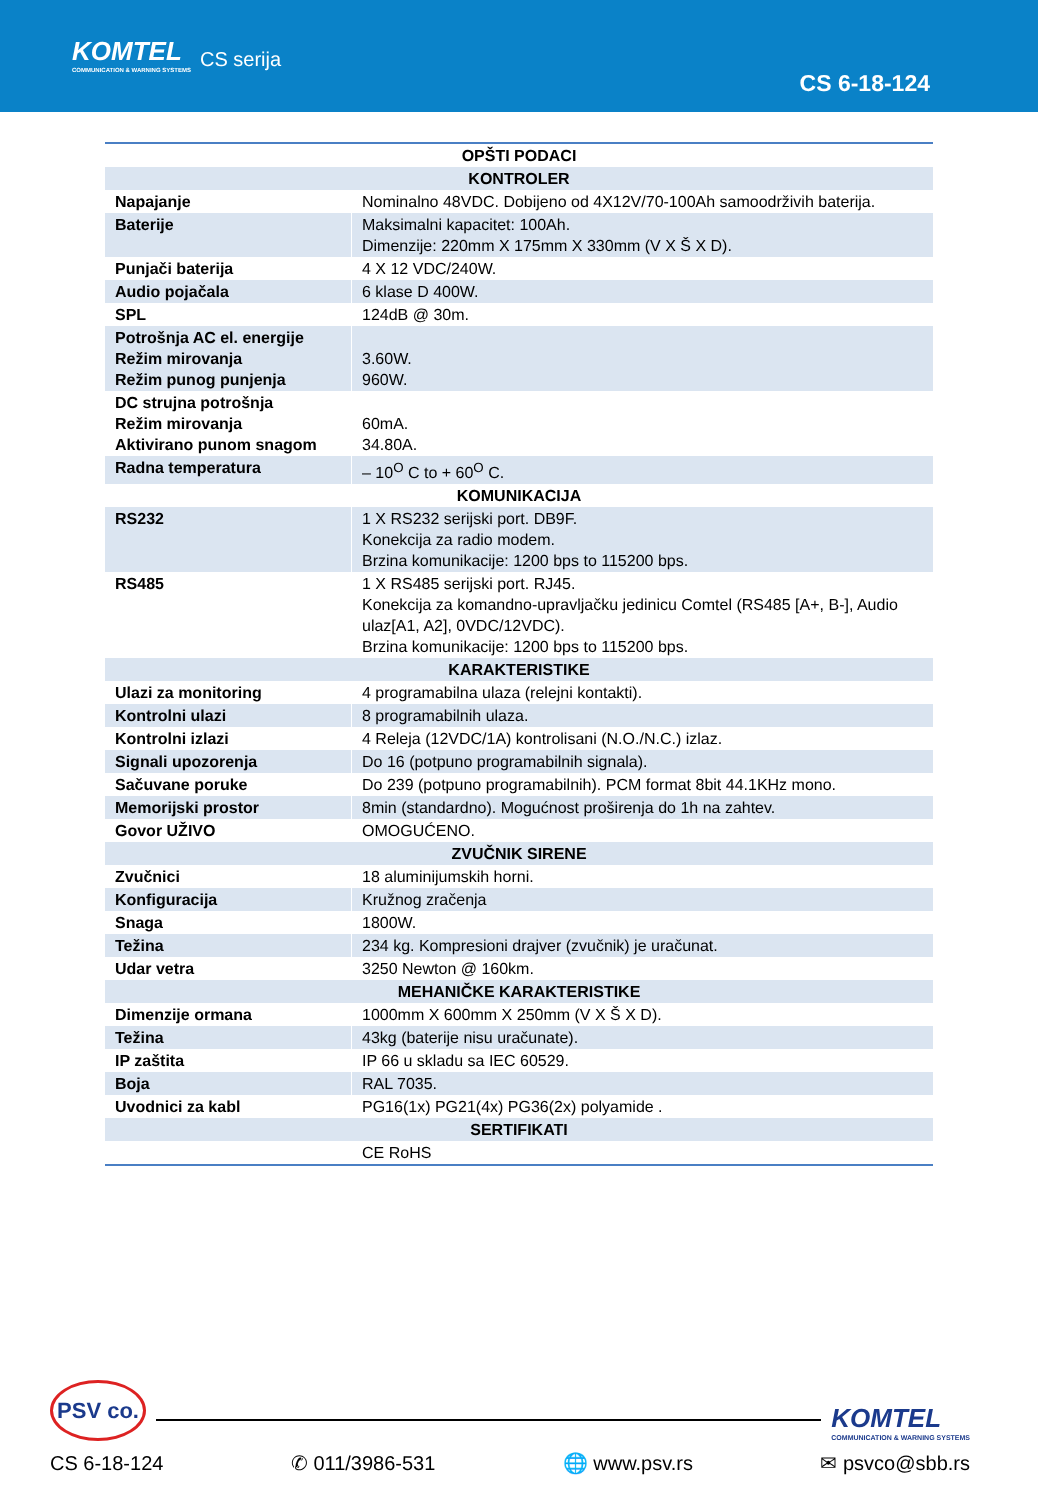KOMTEL
COMMUNICATION & WARNING SYSTEMS
CS serija
CS 6-18-124
| OPŠTI PODACI | |
| --- | --- |
| KONTROLER | |
| Napajanje | Nominalno 48VDC. Dobijeno od 4X12V/70-100Ah samoodrživih baterija. |
| Baterije | Maksimalni kapacitet: 100Ah. Dimenzije: 220mm X 175mm X 330mm (V X Š X D). |
| Punjači baterija | 4 X 12 VDC/240W. |
| Audio pojačala | 6 klase D 400W. |
| SPL | 124dB @ 30m. |
| Potrošnja AC el. energije Režim mirovanja Režim punog punjenja | 3.60W. 960W. |
| DC strujna potrošnja Režim mirovanja Aktivirano punom snagom | 60mA. 34.80A. |
| Radna temperatura | – 10<sup>O</sup> C to + 60<sup>O</sup> C. |
| KOMUNIKACIJA | |
| RS232 | 1 X RS232 serijski port. DB9F. Konekcija za radio modem. Brzina komunikacije: 1200 bps to 115200 bps. |
| RS485 | 1 X RS485 serijski port. RJ45. Konekcija za komandno-upravljačku jedinicu Comtel (RS485 [A+, B-], Audio ulaz[A1, A2], 0VDC/12VDC). Brzina komunikacije: 1200 bps to 115200 bps. |
| KARAKTERISTIKE | |
| Ulazi za monitoring | 4 programabilna ulaza (relejni kontakti). |
| Kontrolni ulazi | 8 programabilnih ulaza. |
| Kontrolni izlazi | 4 Releja (12VDC/1A) kontrolisani (N.O./N.C.) izlaz. |
| Signali upozorenja | Do 16 (potpuno programabilnih signala). |
| Sačuvane poruke | Do 239 (potpuno programabilnih). PCM format 8bit 44.1KHz mono. |
| Memorijski prostor | 8min (standardno). Mogućnost proširenja do 1h na zahtev. |
| Govor UŽIVO | OMOGUĆENO. |
| ZVUČNIK SIRENE | |
| Zvučnici | 18 aluminijumskih horni. |
| Konfiguracija | Kružnog zračenja |
| Snaga | 1800W. |
| Težina | 234 kg. Kompresioni drajver (zvučnik) je uračunat. |
| Udar vetra | 3250 Newton @ 160km. |
| MEHANIČKE KARAKTERISTIKE | |
| Dimenzije ormana | 1000mm X 600mm X 250mm (V X Š X D). |
| Težina | 43kg (baterije nisu uračunate). |
| IP zaštita | IP 66 u skladu sa IEC 60529. |
| Boja | RAL 7035. |
| Uvodnici za kabl | PG16(1x) PG21(4x) PG36(2x) polyamide . |
| SERTIFIKATI | |
| | CE RoHS |
PSV co.
KOMTEL
COMMUNICATION & WARNING SYSTEMS
CS 6-18-124 ✆ 011/3986-531 🌐 www.psv.rs ✉ psvco@sbb.rs